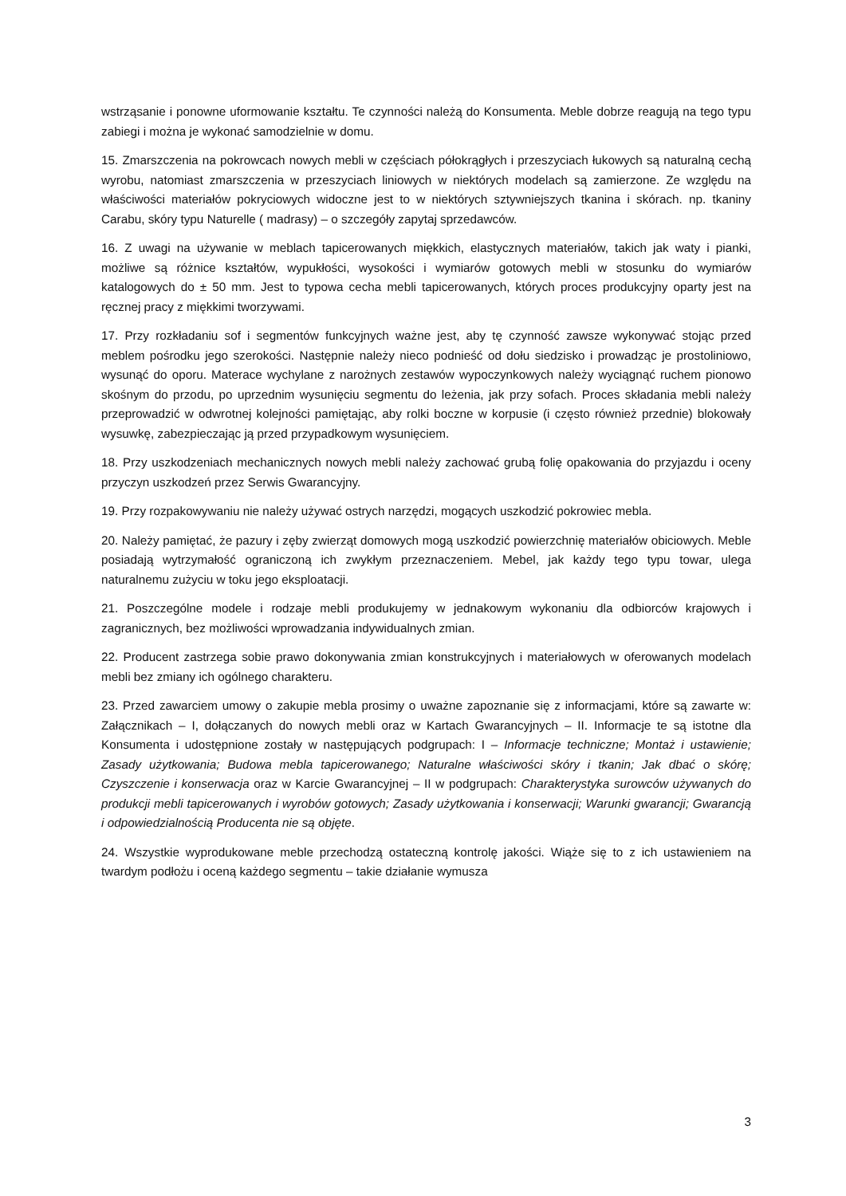wstrząsanie i ponowne uformowanie kształtu. Te czynności należą do Konsumenta. Meble dobrze reagują na tego typu zabiegi i można je wykonać samodzielnie w domu.
15. Zmarszczenia na pokrowcach nowych mebli w częściach półokrągłych i przeszyciach łukowych są naturalną cechą wyrobu, natomiast zmarszczenia w przeszyciach liniowych w niektórych modelach są zamierzone. Ze względu na właściwości materiałów pokryciowych widoczne jest to w niektórych sztywniejszych tkanina i skórach. np. tkaniny Carabu, skóry typu Naturelle ( madrasy) – o szczegóły zapytaj sprzedawców.
16. Z uwagi na używanie w meblach tapicerowanych miękkich, elastycznych materiałów, takich jak waty i pianki, możliwe są różnice kształtów, wypukłości, wysokości i wymiarów gotowych mebli w stosunku do wymiarów katalogowych do ± 50 mm. Jest to typowa cecha mebli tapicerowanych, których proces produkcyjny oparty jest na ręcznej pracy z miękkimi tworzywami.
17. Przy rozkładaniu sof i segmentów funkcyjnych ważne jest, aby tę czynność zawsze wykonywać stojąc przed meblem pośrodku jego szerokości. Następnie należy nieco podnieść od dołu siedzisko i prowadząc je prostoliniowo, wysunąć do oporu. Materace wychylane z narożnych zestawów wypoczynkowych należy wyciągnąć ruchem pionowo skośnym do przodu, po uprzednim wysunięciu segmentu do leżenia, jak przy sofach. Proces składania mebli należy przeprowadzić w odwrotnej kolejności pamiętając, aby rolki boczne w korpusie (i często również przednie) blokowały wysuwkę, zabezpieczając ją przed przypadkowym wysunięciem.
18. Przy uszkodzeniach mechanicznych nowych mebli należy zachować grubą folię opakowania do przyjazdu i oceny przyczyn uszkodzeń przez Serwis Gwarancyjny.
19. Przy rozpakowywaniu nie należy używać ostrych narzędzi, mogących uszkodzić pokrowiec mebla.
20. Należy pamiętać, że pazury i zęby zwierząt domowych mogą uszkodzić powierzchnię materiałów obiciowych. Meble posiadają wytrzymałość ograniczoną ich zwykłym przeznaczeniem. Mebel, jak każdy tego typu towar, ulega naturalnemu zużyciu w toku jego eksploatacji.
21. Poszczególne modele i rodzaje mebli produkujemy w jednakowym wykonaniu dla odbiorców krajowych i zagranicznych, bez możliwości wprowadzania indywidualnych zmian.
22. Producent zastrzega sobie prawo dokonywania zmian konstrukcyjnych i materiałowych w oferowanych modelach mebli bez zmiany ich ogólnego charakteru.
23. Przed zawarciem umowy o zakupie mebla prosimy o uważne zapoznanie się z informacjami, które są zawarte w: Załącznikach – I, dołączanych do nowych mebli oraz w Kartach Gwarancyjnych – II. Informacje te są istotne dla Konsumenta i udostępnione zostały w następujących podgrupach: I – Informacje techniczne; Montaż i ustawienie; Zasady użytkowania; Budowa mebla tapicerowanego; Naturalne właściwości skóry i tkanin; Jak dbać o skórę; Czyszczenie i konserwacja oraz w Karcie Gwarancyjnej – II w podgrupach: Charakterystyka surowców używanych do produkcji mebli tapicerowanych i wyrobów gotowych; Zasady użytkowania i konserwacji; Warunki gwarancji; Gwarancją i odpowiedzialnością Producenta nie są objęte.
24. Wszystkie wyprodukowane meble przechodzą ostateczną kontrolę jakości. Wiąże się to z ich ustawieniem na twardym podłożu i oceną każdego segmentu – takie działanie wymusza
3